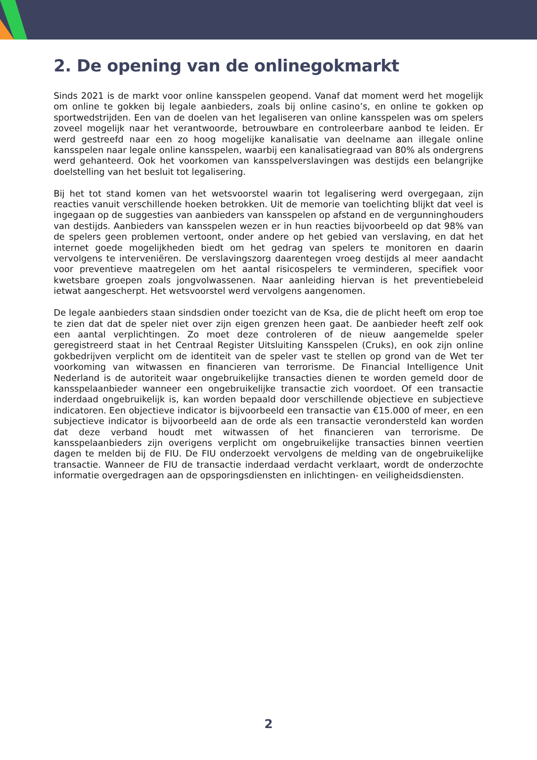2. De opening van de onlinegokmarkt
Sinds 2021 is de markt voor online kansspelen geopend. Vanaf dat moment werd het mogelijk om online te gokken bij legale aanbieders, zoals bij online casino’s, en online te gokken op sportwedstrijden. Een van de doelen van het legaliseren van online kansspelen was om spelers zoveel mogelijk naar het verantwoorde, betrouwbare en controleerbare aanbod te leiden. Er werd gestreefd naar een zo hoog mogelijke kanalisatie van deelname aan illegale online kansspelen naar legale online kansspelen, waarbij een kanalisatiegraad van 80% als ondergrens werd gehanteerd. Ook het voorkomen van kansspelverslavingen was destijds een belangrijke doelstelling van het besluit tot legalisering.
Bij het tot stand komen van het wetsvoorstel waarin tot legalisering werd overgegaan, zijn reacties vanuit verschillende hoeken betrokken. Uit de memorie van toelichting blijkt dat veel is ingegaan op de suggesties van aanbieders van kansspelen op afstand en de vergunninghouders van destijds. Aanbieders van kansspelen wezen er in hun reacties bijvoorbeeld op dat 98% van de spelers geen problemen vertoont, onder andere op het gebied van verslaving, en dat het internet goede mogelijkheden biedt om het gedrag van spelers te monitoren en daarin vervolgens te interveniëren. De verslavingszorg daarentegen vroeg destijds al meer aandacht voor preventieve maatregelen om het aantal risicospelers te verminderen, specifiek voor kwetsbare groepen zoals jongvolwassenen. Naar aanleiding hiervan is het preventiebeleid ietwat aangescherpt. Het wetsvoorstel werd vervolgens aangenomen.
De legale aanbieders staan sindsdien onder toezicht van de Ksa, die de plicht heeft om erop toe te zien dat dat de speler niet over zijn eigen grenzen heen gaat. De aanbieder heeft zelf ook een aantal verplichtingen. Zo moet deze controleren of de nieuw aangemelde speler geregistreerd staat in het Centraal Register Uitsluiting Kansspelen (Cruks), en ook zijn online gokbedrijven verplicht om de identiteit van de speler vast te stellen op grond van de Wet ter voorkoming van witwassen en financieren van terrorisme. De Financial Intelligence Unit Nederland is de autoriteit waar ongebruikelijke transacties dienen te worden gemeld door de kansspelaanbieder wanneer een ongebruikelijke transactie zich voordoet. Of een transactie inderdaad ongebruikelijk is, kan worden bepaald door verschillende objectieve en subjectieve indicatoren. Een objectieve indicator is bijvoorbeeld een transactie van €15.000 of meer, en een subjectieve indicator is bijvoorbeeld aan de orde als een transactie verondersteld kan worden dat deze verband houdt met witwassen of het financieren van terrorisme. De kansspelaanbieders zijn overigens verplicht om ongebruikelijke transacties binnen veertien dagen te melden bij de FIU. De FIU onderzoekt vervolgens de melding van de ongebruikelijke transactie. Wanneer de FIU de transactie inderdaad verdacht verklaart, wordt de onderzochte informatie overgedragen aan de opsporingsdiensten en inlichtingen- en veiligheidsdiensten.
2